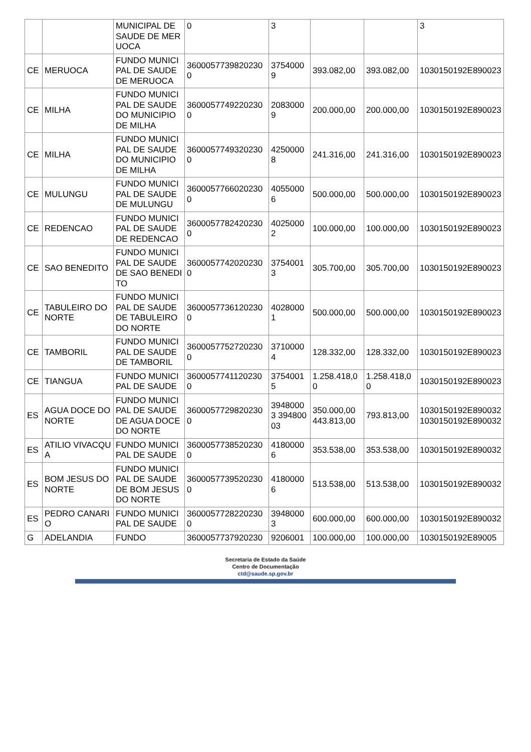| | | MUNICIPAL DE SAUDE DE MERUOCA | 0 | 3 | | | 3 |
| CE | MERUOCA | FUNDO MUNICIPAL DE SAUDE DE MERUOCA | 36000577398202300 | 37540009 | 393.082,00 | 393.082,00 | 1030150192E890023 |
| CE | MILHA | FUNDO MUNICIPAL DE SAUDE DO MUNICIPIO DE MILHA | 36000577492202300 | 20830009 | 200.000,00 | 200.000,00 | 1030150192E890023 |
| CE | MILHA | FUNDO MUNICIPAL DE SAUDE DO MUNICIPIO DE MILHA | 36000577493202300 | 42500008 | 241.316,00 | 241.316,00 | 1030150192E890023 |
| CE | MULUNGU | FUNDO MUNICIPAL DE SAUDE DE MULUNGU | 36000577660202300 | 40550006 | 500.000,00 | 500.000,00 | 1030150192E890023 |
| CE | REDENCAO | FUNDO MUNICIPAL DE SAUDE DE REDENCAO | 36000577824202300 | 40250002 | 100.000,00 | 100.000,00 | 1030150192E890023 |
| CE | SAO BENEDITO | FUNDO MUNICIPAL DE SAUDE DE SAO BENEDITO | 36000577420202300 | 37540013 | 305.700,00 | 305.700,00 | 1030150192E890023 |
| CE | TABULEIRO DO NORTE | FUNDO MUNICIPAL DE SAUDE DE TABULEIRO DO NORTE | 36000577361202300 | 40280001 | 500.000,00 | 500.000,00 | 1030150192E890023 |
| CE | TAMBORIL | FUNDO MUNICIPAL DE SAUDE DE TAMBORIL | 36000577527202300 | 37100004 | 128.332,00 | 128.332,00 | 1030150192E890023 |
| CE | TIANGUA | FUNDO MUNICIPAL DE SAUDE | 36000577411202300 | 37540015 | 1.258.418,00 | 1.258.418,00 | 1030150192E890023 |
| ES | AGUA DOCE DO NORTE | FUNDO MUNICIPAL DE SAUDE DE AGUA DOCE DO NORTE | 36000577298202300 | 39480003 39480003 | 350.000,00 443.813,00 | 793.813,00 | 1030150192E890032 1030150192E890032 |
| ES | ATILIO VIVACQUA | FUNDO MUNICIPAL DE SAUDE | 36000577385202300 | 41800006 | 353.538,00 | 353.538,00 | 1030150192E890032 |
| ES | BOM JESUS DO NORTE | FUNDO MUNICIPAL DE SAUDE DE BOM JESUS DO NORTE | 36000577395202300 | 41800006 | 513.538,00 | 513.538,00 | 1030150192E890032 |
| ES | PEDRO CANARIO | FUNDO MUNICIPAL DE SAUDE | 36000577282202300 | 39480003 | 600.000,00 | 600.000,00 | 1030150192E890032 |
| G | ADELANDIA | FUNDO | 3600057737920230 | 9206001 | 100.000,00 | 100.000,00 | 1030150192E89005 |
Secretaria de Estado da Saúde
Centro de Documentação
ctd@saude.sp.gov.br